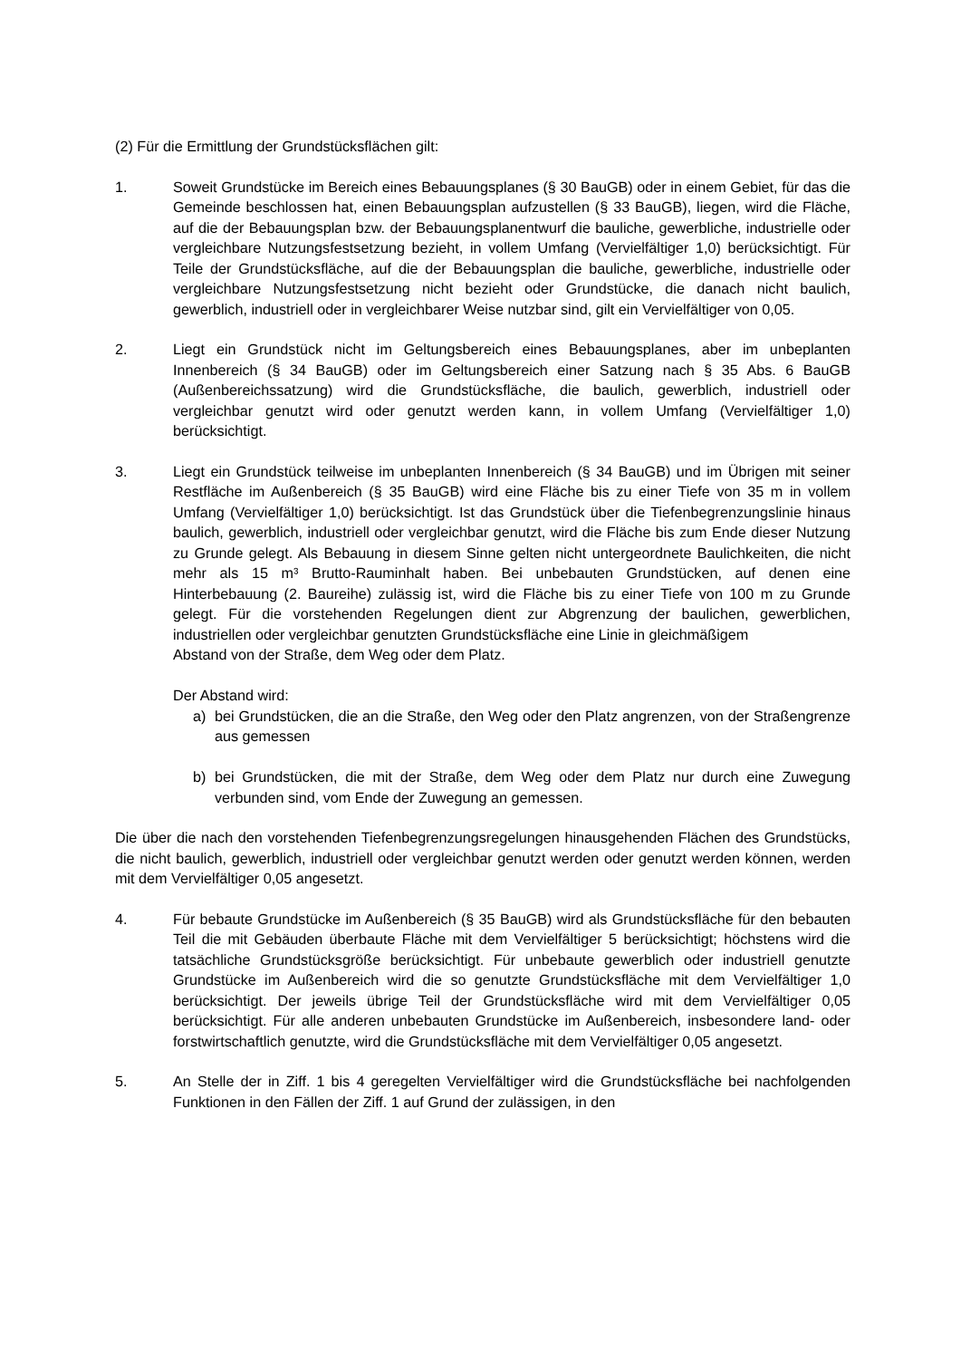(2) Für die Ermittlung der Grundstücksflächen gilt:
1. Soweit Grundstücke im Bereich eines Bebauungsplanes (§ 30 BauGB) oder in einem Gebiet, für das die Gemeinde beschlossen hat, einen Bebauungsplan aufzustellen (§ 33 BauGB), liegen, wird die Fläche, auf die der Bebauungsplan bzw. der Bebauungs­planentwurf die bauliche, gewerbliche, industrielle oder vergleichbare Nutzungsfest­setzung bezieht, in vollem Umfang (Vervielfältiger 1,0) berücksichtigt. Für Teile der Grundstücksfläche, auf die der Bebauungsplan die bauliche, gewerbliche, industrielle oder vergleichbare Nutzungsfestsetzung nicht bezieht oder Grundstücke, die danach nicht baulich, gewerblich, industriell oder in vergleichbarer Weise nutzbar sind, gilt ein Vervielfältiger von 0,05.
2. Liegt ein Grundstück nicht im Geltungsbereich eines Bebauungsplanes, aber im un­beplanten Innenbereich (§ 34 BauGB) oder im Geltungsbereich einer Satzung nach § 35 Abs. 6 BauGB (Außenbereichssatzung) wird die Grundstücksfläche, die baulich, gewerblich, industriell oder vergleichbar genutzt wird oder genutzt werden kann, in vollem Umfang (Vervielfältiger 1,0) berücksichtigt.
3. Liegt ein Grundstück teilweise im unbeplanten Innenbereich (§ 34 BauGB) und im Übrigen mit seiner Restfläche im Außenbereich (§ 35 BauGB) wird eine Fläche bis zu einer Tiefe von 35 m in vollem Umfang (Vervielfältiger 1,0) berücksichtigt. Ist das Grundstück über die Tiefenbegrenzungslinie hinaus baulich, gewerblich, industriell oder vergleichbar genutzt, wird die Fläche bis zum Ende dieser Nutzung zu Grunde gelegt. Als Bebauung in diesem Sinne gelten nicht untergeordnete Baulichkeiten, die nicht mehr als 15 m³ Brutto-Rauminhalt haben. Bei unbebauten Grundstücken, auf denen eine Hinterbebauung (2. Baureihe) zulässig ist, wird die Fläche bis zu einer Tiefe von 100 m zu Grunde gelegt. Für die vorstehenden Regelungen dient zur Ab­grenzung der baulichen, gewerblichen, industriellen oder vergleichbar genutzten Grundstücksfläche eine Linie in gleichmäßigem
Abstand von der Straße, dem Weg oder dem Platz.
Der Abstand wird:
a) bei Grundstücken, die an die Straße, den Weg oder den Platz angrenzen, von der Straßengrenze aus gemessen
b) bei Grundstücken, die mit der Straße, dem Weg oder dem Platz nur durch eine Zuwegung verbunden sind, vom Ende der Zuwegung an gemessen.
Die über die nach den vorstehenden Tiefenbegrenzungsregelungen hinausgehenden Flä­chen des Grundstücks, die nicht baulich, gewerblich, industriell oder vergleichbar genutzt werden oder genutzt werden können, werden mit dem Vervielfältiger 0,05 angesetzt.
4. Für bebaute Grundstücke im Außenbereich (§ 35 BauGB) wird als Grundstücksfläche für den bebauten Teil die mit Gebäuden überbaute Fläche mit dem Vervielfältiger 5 berücksichtigt; höchstens wird die tatsächliche Grundstücksgröße berücksichtigt. Für unbebaute gewerblich oder industriell genutzte Grundstücke im Außenbereich wird die so genutzte Grundstücksfläche mit dem Vervielfältiger 1,0 berücksichtigt. Der je­weils übrige Teil der Grundstücksfläche wird mit dem Vervielfältiger 0,05 berücksich­tigt. Für alle anderen unbebauten Grundstücke im Außenbereich, insbesondere land- oder forstwirtschaftlich genutzte, wird die Grundstücksfläche mit dem Vervielfältiger 0,05 angesetzt.
5. An Stelle der in Ziff. 1 bis 4 geregelten Vervielfältiger wird die Grundstücksfläche bei nachfolgenden Funktionen in den Fällen der Ziff. 1 auf Grund der zulässigen, in den